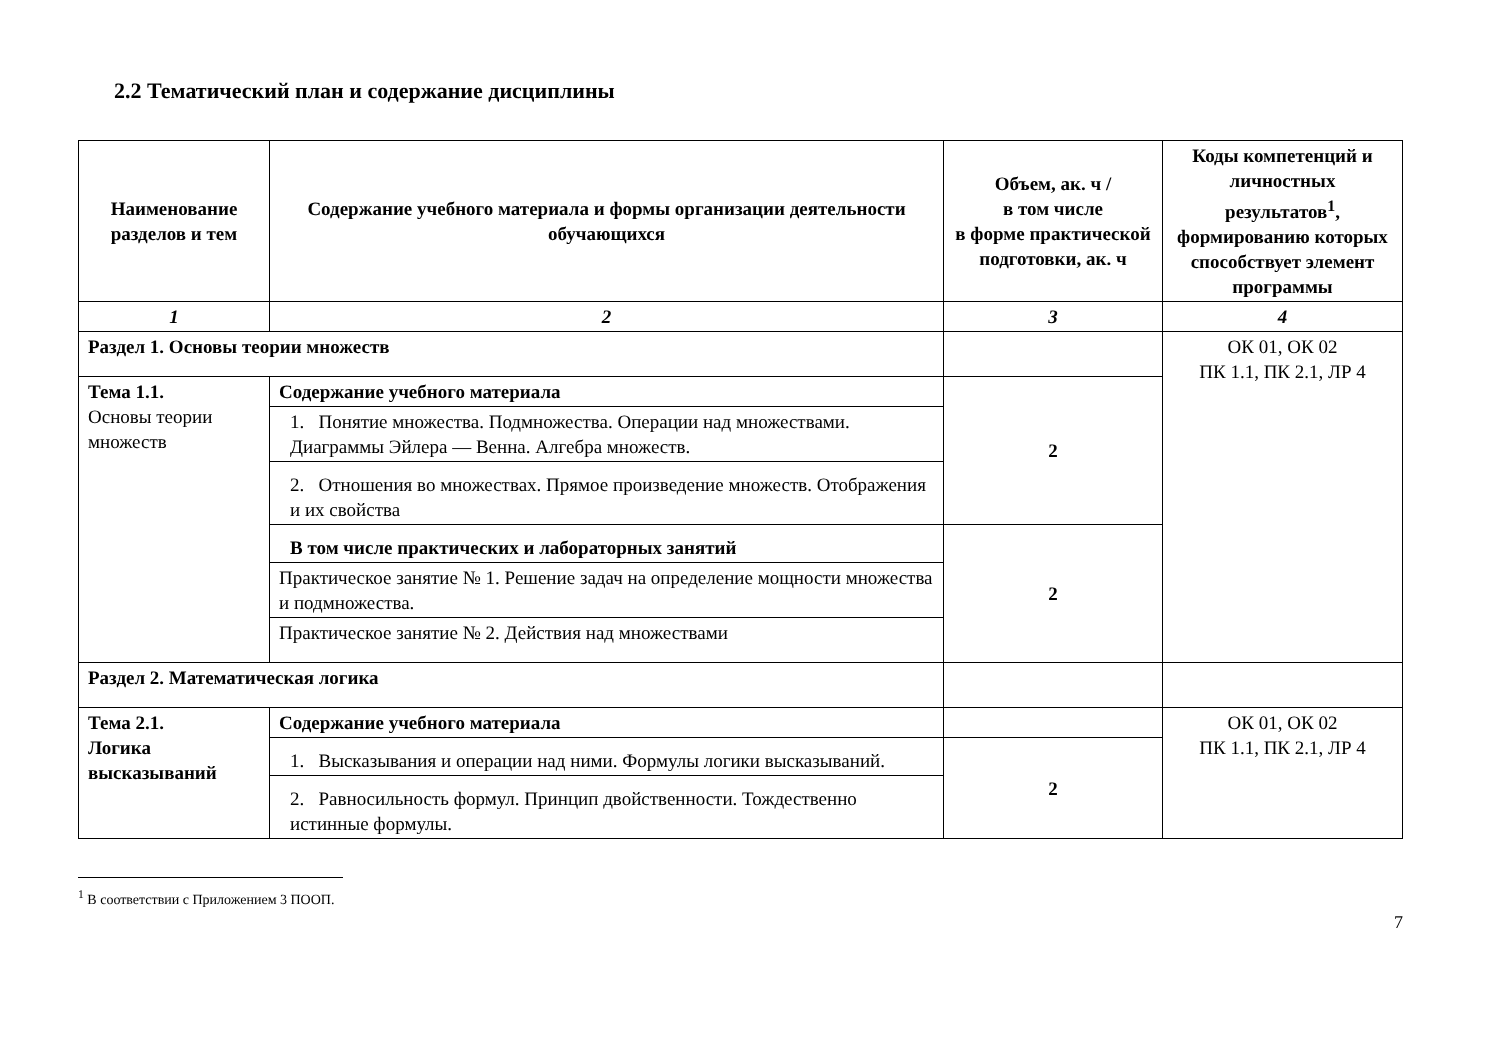2.2 Тематический план и содержание дисциплины
| Наименование разделов и тем | Содержание учебного материала и формы организации деятельности обучающихся | Объем, ак. ч / в том числе в форме практической подготовки, ак. ч | Коды компетенций и личностных результатов<sup>1</sup>, формированию которых способствует элемент программы |
| --- | --- | --- | --- |
| 1 | 2 | 3 | 4 |
| Раздел 1. Основы теории множеств | | | ОК 01, ОК 02 ПК 1.1, ПК 2.1, ЛР 4 |
| Тема 1.1. Основы теории множеств | Содержание учебного материала | 2 | |
| | 1. Понятие множества. Подмножества. Операции над множествами. Диаграммы Эйлера — Венна. Алгебра множеств. | | |
| | 2. Отношения во множествах. Прямое произведение множеств. Отображения и их свойства | | |
| | В том числе практических и лабораторных занятий | 2 | |
| | Практическое занятие № 1. Решение задач на определение мощности множества и подмножества. | | |
| | Практическое занятие № 2. Действия над множествами | | |
| Раздел 2. Математическая логика | | | |
| Тема 2.1. Логика высказываний | Содержание учебного материала | | ОК 01, ОК 02 ПК 1.1, ПК 2.1, ЛР 4 |
| | 1. Высказывания и операции над ними. Формулы логики высказываний. | 2 | |
| | 2. Равносильность формул. Принцип двойственности. Тождественно истинные формулы. | | |
<sup>1</sup> В соответствии с Приложением 3 ПООП.
7